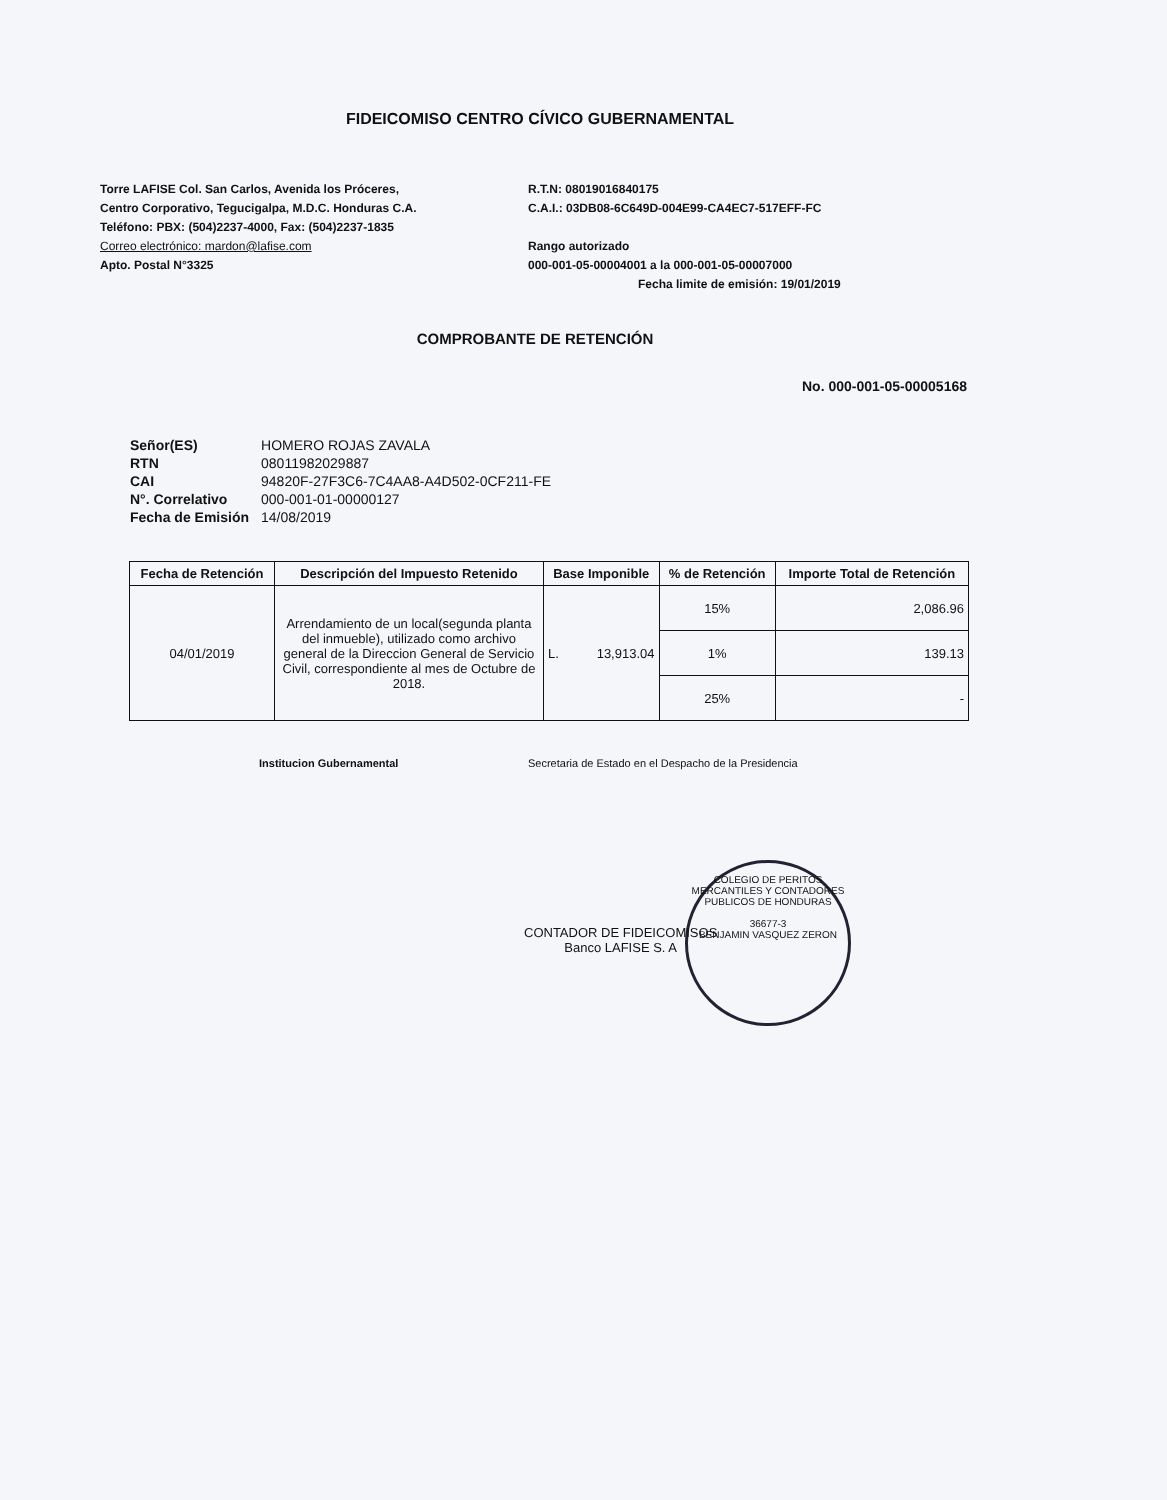FIDEICOMISO CENTRO CÍVICO GUBERNAMENTAL
Torre LAFISE Col. San Carlos, Avenida los Próceres,
Centro Corporativo, Tegucigalpa, M.D.C. Honduras C.A.
Teléfono: PBX: (504)2237-4000, Fax: (504)2237-1835
Correo electrónico: mardon@lafise.com
Apto. Postal N°3325
R.T.N: 08019016840175
C.A.I.: 03DB08-6C649D-004E99-CA4EC7-517EFF-FC
Rango autorizado
000-001-05-00004001 a la 000-001-05-00007000
Fecha limite de emisión: 19/01/2019
COMPROBANTE DE RETENCIÓN
No. 000-001-05-00005168
| Señor(ES) | HOMERO ROJAS ZAVALA |
| RTN | 08011982029887 |
| CAI | 94820F-27F3C6-7C4AA8-A4D502-0CF211-FE |
| N°. Correlativo | 000-001-01-00000127 |
| Fecha de Emisión | 14/08/2019 |
| Fecha de Retención | Descripción del Impuesto Retenido | Base Imponible | | % de Retención | Importe Total de Retención |
| --- | --- | --- | --- | --- | --- |
| 04/01/2019 | Arrendamiento de un local(segunda planta del inmueble), utilizado como archivo general de la Direccion General de Servicio Civil, correspondiente al mes de Octubre de 2018. | L. | 13,913.04 | 15% | 2,086.96 |
| | | | | 1% | 139.13 |
| | | | | 25% | - |
Institucion Gubernamental
Secretaria de Estado en el Despacho de la Presidencia
COLEGIO DE PERITOS MERCANTILES Y CONTADORES PUBLICOS DE HONDURAS
36677-3
BENJAMIN VASQUEZ ZERON
CONTADOR DE FIDEICOMISOS
Banco LAFISE S. A